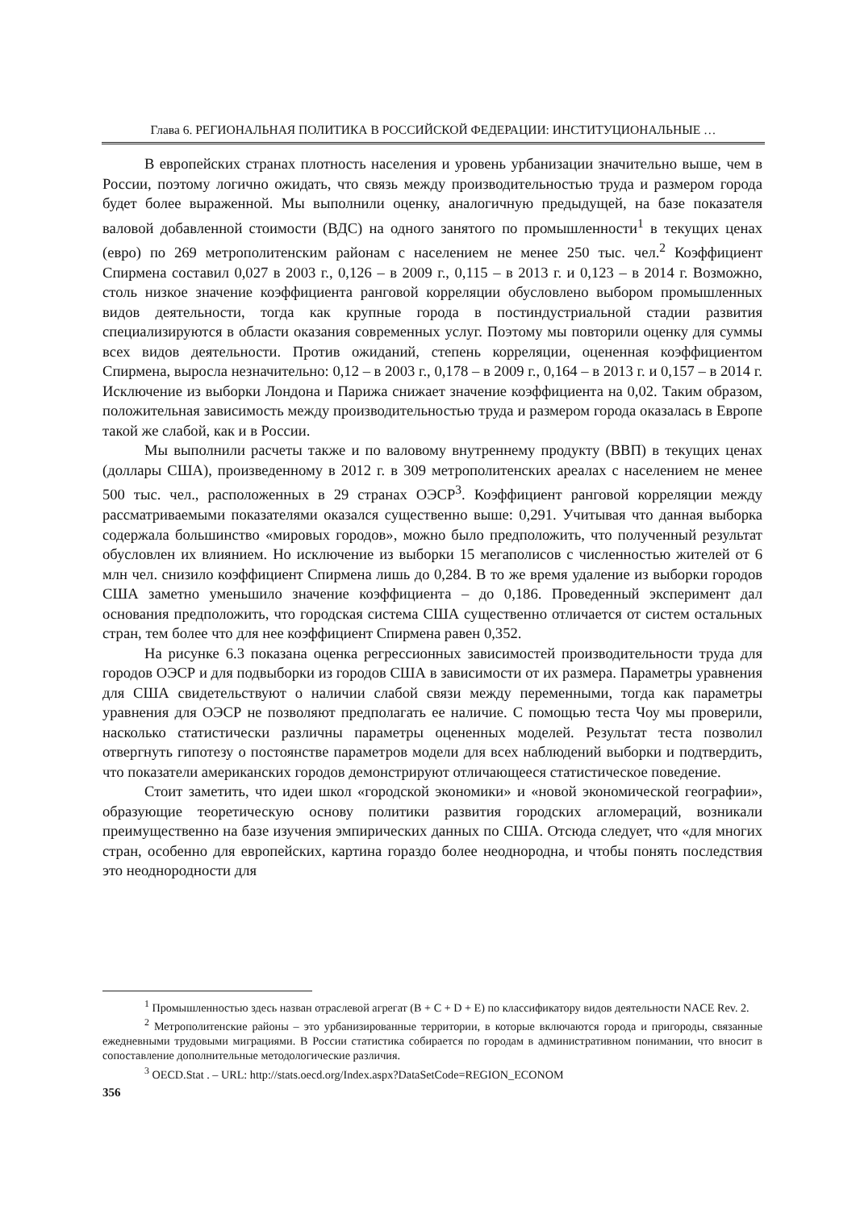Глава 6. РЕГИОНАЛЬНАЯ ПОЛИТИКА В РОССИЙСКОЙ ФЕДЕРАЦИИ: ИНСТИТУЦИОНАЛЬНЫЕ …
В европейских странах плотность населения и уровень урбанизации значительно выше, чем в России, поэтому логично ожидать, что связь между производительностью труда и размером города будет более выраженной. Мы выполнили оценку, аналогичную предыдущей, на базе показателя валовой добавленной стоимости (ВДС) на одного занятого по промышленности<sup>1</sup> в текущих ценах (евро) по 269 метрополитенским районам с населением не менее 250 тыс. чел.<sup>2</sup> Коэффициент Спирмена составил 0,027 в 2003 г., 0,126 – в 2009 г., 0,115 – в 2013 г. и 0,123 – в 2014 г. Возможно, столь низкое значение коэффициента ранговой корреляции обусловлено выбором промышленных видов деятельности, тогда как крупные города в постиндустриальной стадии развития специализируются в области оказания современных услуг. Поэтому мы повторили оценку для суммы всех видов деятельности. Против ожиданий, степень корреляции, оцененная коэффициентом Спирмена, выросла незначительно: 0,12 – в 2003 г., 0,178 – в 2009 г., 0,164 – в 2013 г. и 0,157 – в 2014 г. Исключение из выборки Лондона и Парижа снижает значение коэффициента на 0,02. Таким образом, положительная зависимость между производительностью труда и размером города оказалась в Европе такой же слабой, как и в России.
Мы выполнили расчеты также и по валовому внутреннему продукту (ВВП) в текущих ценах (доллары США), произведенному в 2012 г. в 309 метрополитенских ареалах с населением не менее 500 тыс. чел., расположенных в 29 странах ОЭСР<sup>3</sup>. Коэффициент ранговой корреляции между рассматриваемыми показателями оказался существенно выше: 0,291. Учитывая что данная выборка содержала большинство «мировых городов», можно было предположить, что полученный результат обусловлен их влиянием. Но исключение из выборки 15 мегаполисов с численностью жителей от 6 млн чел. снизило коэффициент Спирмена лишь до 0,284. В то же время удаление из выборки городов США заметно уменьшило значение коэффициента – до 0,186. Проведенный эксперимент дал основания предположить, что городская система США существенно отличается от систем остальных стран, тем более что для нее коэффициент Спирмена равен 0,352.
На рисунке 6.3 показана оценка регрессионных зависимостей производительности труда для городов ОЭСР и для подвыборки из городов США в зависимости от их размера. Параметры уравнения для США свидетельствуют о наличии слабой связи между переменными, тогда как параметры уравнения для ОЭСР не позволяют предполагать ее наличие. С помощью теста Чоу мы проверили, насколько статистически различны параметры оцененных моделей. Результат теста позволил отвергнуть гипотезу о постоянстве параметров модели для всех наблюдений выборки и подтвердить, что показатели американских городов демонстрируют отличающееся статистическое поведение.
Стоит заметить, что идеи школ «городской экономики» и «новой экономической географии», образующие теоретическую основу политики развития городских агломераций, возникали преимущественно на базе изучения эмпирических данных по США. Отсюда следует, что «для многих стран, особенно для европейских, картина гораздо более неоднородна, и чтобы понять последствия это неоднородности для
<sup>1</sup> Промышленностью здесь назван отраслевой агрегат (B + C + D + E) по классификатору видов деятельности NACE Rev. 2.
<sup>2</sup> Метрополитенские районы – это урбанизированные территории, в которые включаются города и пригороды, связанные ежедневными трудовыми миграциями. В России статистика собирается по городам в административном понимании, что вносит в сопоставление дополнительные методологические различия.
<sup>3</sup> OECD.Stat . – URL: http://stats.oecd.org/Index.aspx?DataSetCode=REGION_ECONOM
356